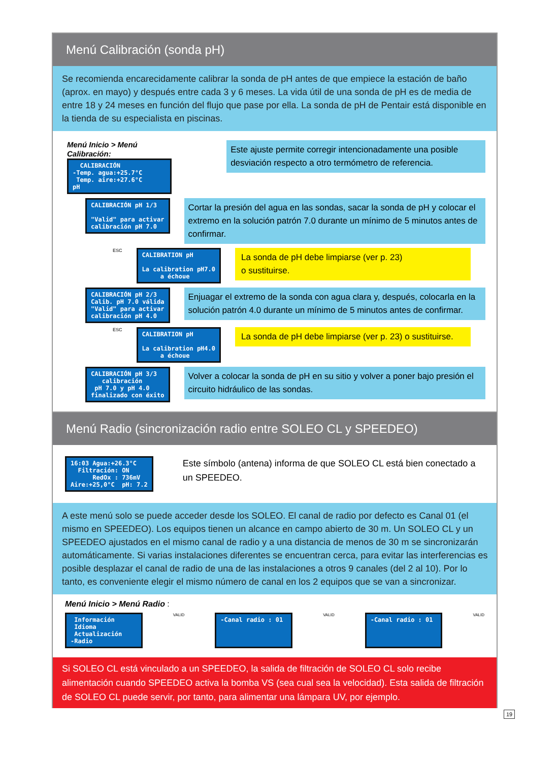Menú Calibración (sonda pH)
Se recomienda encarecidamente calibrar la sonda de pH antes de que empiece la estación de baño (aprox. en mayo) y después entre cada 3 y 6 meses. La vida útil de una sonda de pH es de media de entre 18 y 24 meses en función del flujo que pase por ella. La sonda de pH de Pentair está disponible en la tienda de su especialista en piscinas.
Menú Inicio > Menú Calibración:
CALIBRACIÓN -Temp. agua:+25.7°C Temp. aire:+27.6°C pH
Este ajuste permite corregir intencionadamente una posible desviación respecto a otro termómetro de referencia.
CALIBRACIÓN pH 1/3 "Valid" para activar calibración pH 7.0
Cortar la presión del agua en las sondas, sacar la sonda de pH y colocar el extremo en la solución patrón 7.0 durante un mínimo de 5 minutos antes de confirmar.
ESC
CALIBRATION pH La calibration pH7.0 a échoue
La sonda de pH debe limpiarse (ver p. 23)
o sustituirse.
CALIBRACIÓN pH 2/3 Calib. pH 7.0 válida "Valid" para activar calibración pH 4.0
Enjuagar el extremo de la sonda con agua clara y, después, colocarla en la solución patrón 4.0 durante un mínimo de 5 minutos antes de confirmar.
ESC
CALIBRATION pH La calibration pH4.0 a échoue
La sonda de pH debe limpiarse (ver p. 23) o sustituirse.
CALIBRACIÓN pH 3/3 calibración pH 7.0 y pH 4.0 finalizado con éxito
Volver a colocar la sonda de pH en su sitio y volver a poner bajo presión el circuito hidráulico de las sondas.
Menú Radio (sincronización radio entre SOLEO CL y SPEEDEO)
16:03 Agua:+26.3°C Filtración: ON RedOx : 736mV Aire:+25,0°C pH: 7.2
Este símbolo (antena) informa de que SOLEO CL está bien conectado a un SPEEDEO.
A este menú solo se puede acceder desde los SOLEO. El canal de radio por defecto es Canal 01 (el mismo en SPEEDEO). Los equipos tienen un alcance en campo abierto de 30 m. Un SOLEO CL y un SPEEDEO ajustados en el mismo canal de radio y a una distancia de menos de 30 m se sincronizarán automáticamente. Si varias instalaciones diferentes se encuentran cerca, para evitar las interferencias es posible desplazar el canal de radio de una de las instalaciones a otros 9 canales (del 2 al 10). Por lo tanto, es conveniente elegir el mismo número de canal en los 2 equipos que se van a sincronizar.
Menú Inicio > Menú Radio :
Información Idioma Actualización -Radio
VALID
-Canal radio : 01
VALID
-Canal radio : 01
VALID
Si SOLEO CL está vinculado a un SPEEDEO, la salida de filtración de SOLEO CL solo recibe alimentación cuando SPEEDEO activa la bomba VS (sea cual sea la velocidad). Esta salida de filtración de SOLEO CL puede servir, por tanto, para alimentar una lámpara UV, por ejemplo.
19